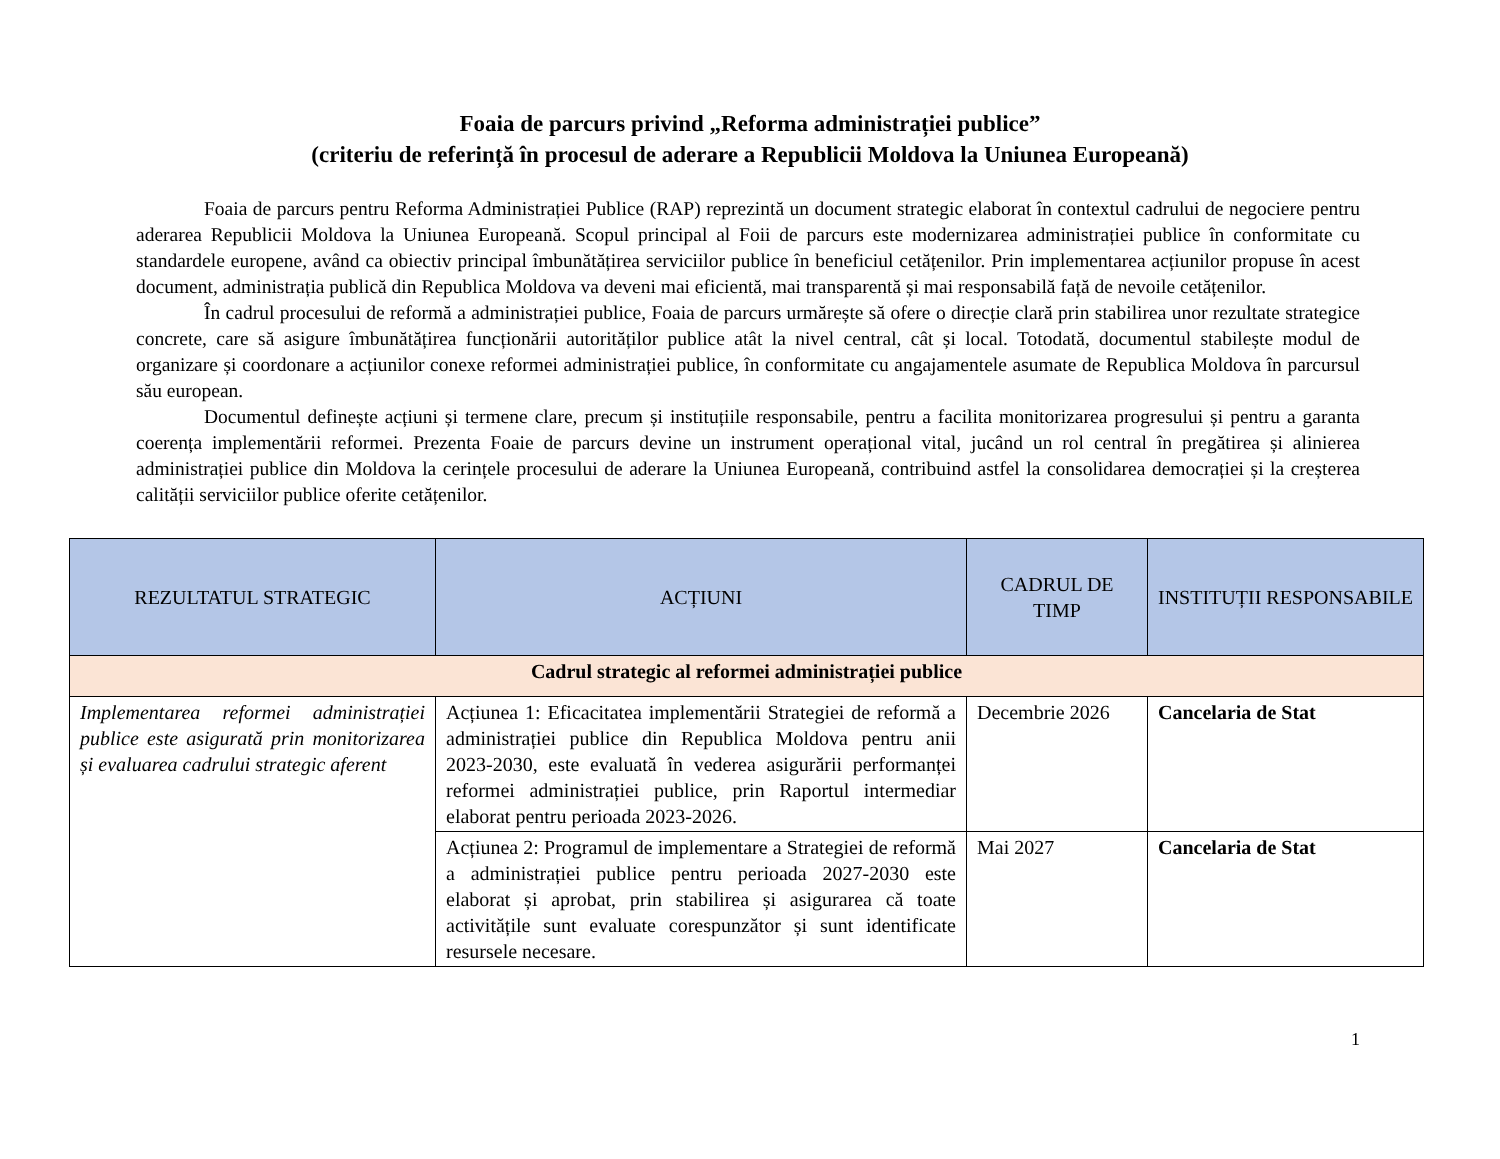Foaia de parcurs privind „Reforma administrației publice”
(criteriu de referință în procesul de aderare a Republicii Moldova la Uniunea Europeană)
Foaia de parcurs pentru Reforma Administrației Publice (RAP) reprezintă un document strategic elaborat în contextul cadrului de negociere pentru aderarea Republicii Moldova la Uniunea Europeană. Scopul principal al Foii de parcurs este modernizarea administrației publice în conformitate cu standardele europene, având ca obiectiv principal îmbunătățirea serviciilor publice în beneficiul cetățenilor. Prin implementarea acțiunilor propuse în acest document, administrația publică din Republica Moldova va deveni mai eficientă, mai transparentă și mai responsabilă față de nevoile cetățenilor.
În cadrul procesului de reformă a administrației publice, Foaia de parcurs urmărește să ofere o direcție clară prin stabilirea unor rezultate strategice concrete, care să asigure îmbunătățirea funcționării autorităților publice atât la nivel central, cât și local. Totodată, documentul stabilește modul de organizare și coordonare a acțiunilor conexe reformei administrației publice, în conformitate cu angajamentele asumate de Republica Moldova în parcursul său european.
Documentul definește acțiuni și termene clare, precum și instituțiile responsabile, pentru a facilita monitorizarea progresului și pentru a garanta coerența implementării reformei. Prezenta Foaie de parcurs devine un instrument operațional vital, jucând un rol central în pregătirea și alinierea administrației publice din Moldova la cerințele procesului de aderare la Uniunea Europeană, contribuind astfel la consolidarea democrației și la creșterea calității serviciilor publice oferite cetățenilor.
| REZULTATUL STRATEGIC | ACȚIUNI | CADRUL DE TIMP | INSTITUȚII RESPONSABILE |
| --- | --- | --- | --- |
| Cadrul strategic al reformei administrației publice | | | |
| Implementarea reformei administrației publice este asigurată prin monitorizarea și evaluarea cadrului strategic aferent | Acțiunea 1: Eficacitatea implementării Strategiei de reformă a administrației publice din Republica Moldova pentru anii 2023-2030, este evaluată în vederea asigurării performanței reformei administrației publice, prin Raportul intermediar elaborat pentru perioada 2023-2026. | Decembrie 2026 | Cancelaria de Stat |
| | Acțiunea 2: Programul de implementare a Strategiei de reformă a administrației publice pentru perioada 2027-2030 este elaborat și aprobat, prin stabilirea și asigurarea că toate activitățile sunt evaluate corespunzător și sunt identificate resursele necesare. | Mai 2027 | Cancelaria de Stat |
1